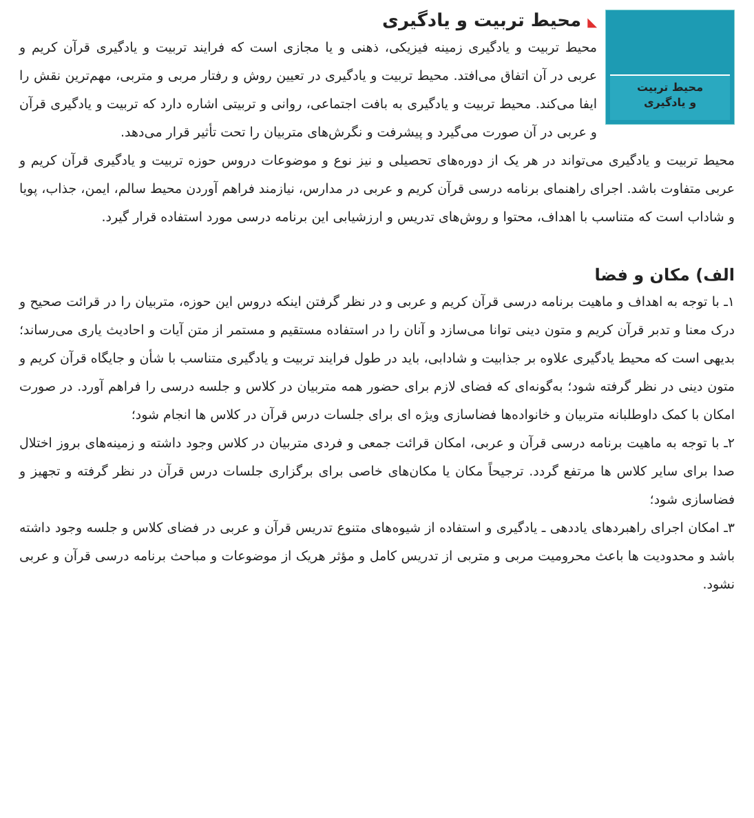محیط تربیت
و یادگیری
◣ محیط تربیت و یادگیری
محیط تربیت و یادگیری زمینه فیزیکی، ذهنی و یا مجازی است که فرایند تربیت و یادگیری قرآن کریم و عربی در آن اتفاق می‌افتد. محیط تربیت و یادگیری در تعیین روش و رفتار مربی و متربی، مهم‌ترین نقش را ایفا می‌کند. محیط تربیت و یادگیری به بافت اجتماعی، روانی و تربیتی اشاره دارد که تربیت و یادگیری قرآن و عربی در آن صورت می‌گیرد و پیشرفت و نگرش‌های متربیان را تحت تأثیر قرار می‌دهد.
محیط تربیت و یادگیری می‌تواند در هر یک از دوره‌های تحصیلی و نیز نوع و موضوعات دروس حوزه تربیت و یادگیری قرآن کریم و عربی متفاوت باشد. اجرای راهنمای برنامه درسی قرآن کریم و عربی در مدارس، نیازمند فراهم آوردن محیط سالم، ایمن، جذاب، پویا و شاداب است که متناسب با اهداف، محتوا و روش‌های تدریس و ارزشیابی این برنامه درسی مورد استفاده قرار گیرد.
الف) مکان و فضا
۱ـ با توجه به اهداف و ماهیت برنامه درسی قرآن کریم و عربی و در نظر گرفتن اینکه دروس این حوزه، متربیان را در قرائت صحیح و درک معنا و تدبر قرآن کریم و متون دینی توانا می‌سازد و آنان را در استفاده مستقیم و مستمر از متن آیات و احادیث یاری می‌رساند؛ بدیهی است که محیط یادگیری علاوه بر جذابیت و شادابی، باید در طول فرایند تربیت و یادگیری متناسب با شأن و جایگاه قرآن کریم و متون دینی در نظر گرفته شود؛ به‌گونه‌ای که فضای لازم برای حضور همه متربیان در کلاس و جلسه درسی را فراهم آورد. در صورت امکان با کمک داوطلبانه متربیان و خانواده‌ها فضاسازی ویژه ای برای جلسات درس قرآن در کلاس ها انجام شود؛
۲ـ با توجه به ماهیت برنامه درسی قرآن و عربی، امکان قرائت جمعی و فردی متربیان در کلاس وجود داشته و زمینه‌های بروز اختلال صدا برای سایر کلاس ها مرتفع گردد. ترجیحاً مکان یا مکان‌های خاصی برای برگزاری جلسات درس قرآن در نظر گرفته و تجهیز و فضاسازی شود؛
۳ـ امکان اجرای راهبردهای یاددهی ـ یادگیری و استفاده از شیوه‌های متنوع تدریس قرآن و عربی در فضای کلاس و جلسه وجود داشته باشد و محدودیت ها باعث محرومیت مربی و متربی از تدریس کامل و مؤثر هریک از موضوعات و مباحث برنامه درسی قرآن و عربی نشود.